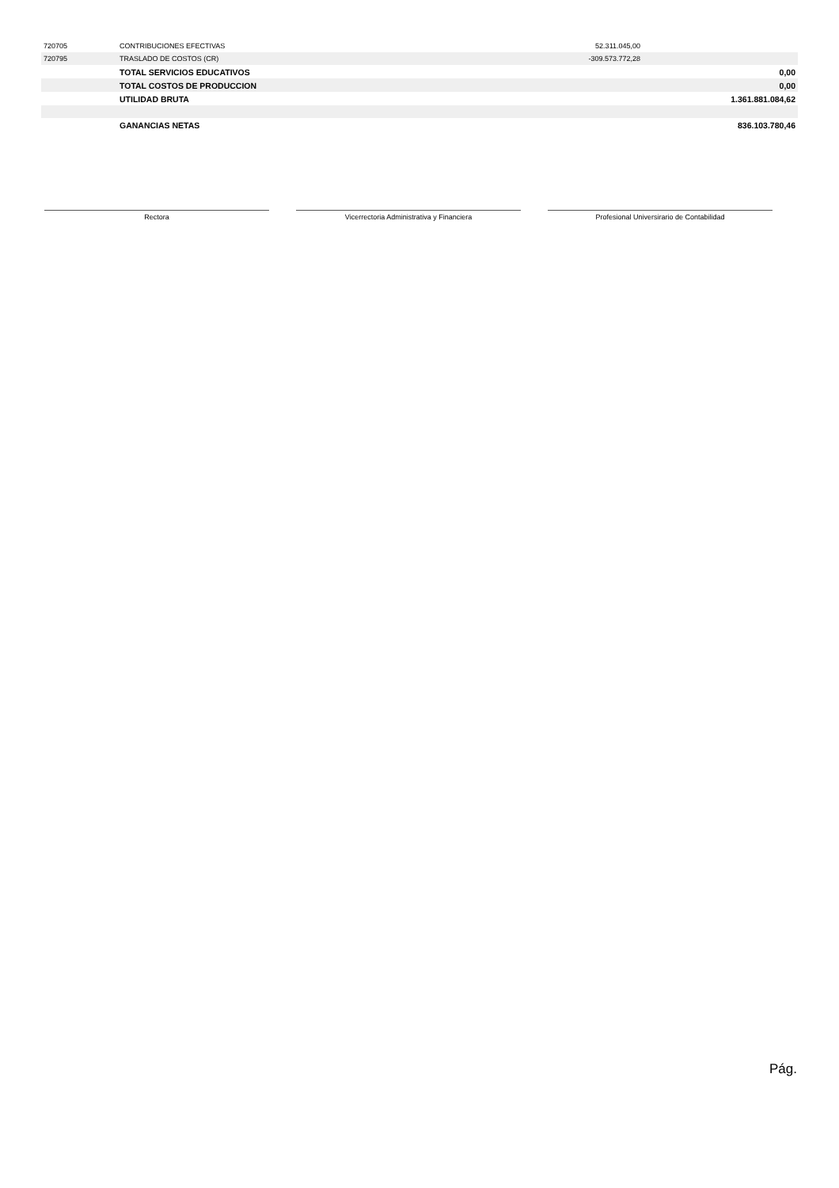| 720705 | CONTRIBUCIONES EFECTIVAS | 52.311.045,00 | |
| 720795 | TRASLADO DE COSTOS (CR) | -309.573.772,28 | |
| | TOTAL SERVICIOS EDUCATIVOS | | 0,00 |
| | TOTAL COSTOS DE PRODUCCION | | 0,00 |
| | UTILIDAD BRUTA | | 1.361.881.084,62 |
| | GANANCIAS NETAS | | 836.103.780,46 |
Rectora Vicerrectoria Administrativa y Financiera Profesional Universirario de Contabilidad
Pág.